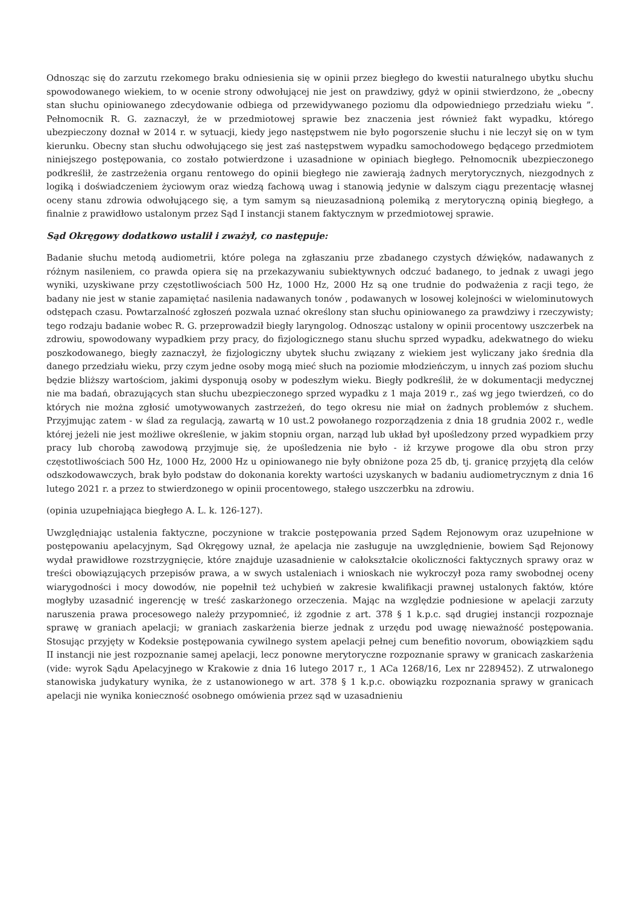Odnosząc się do zarzutu rzekomego braku odniesienia się w opinii przez biegłego do kwestii naturalnego ubytku słuchu spowodowanego wiekiem, to w ocenie strony odwołującej nie jest on prawdziwy, gdyż w opinii stwierdzono, że „obecny stan słuchu opiniowanego zdecydowanie odbiega od przewidywanego poziomu dla odpowiedniego przedziału wieku ”. Pełnomocnik R. G. zaznaczył, że w przedmiotowej sprawie bez znaczenia jest również fakt wypadku, którego ubezpieczony doznał w 2014 r. w sytuacji, kiedy jego następstwem nie było pogorszenie słuchu i nie leczył się on w tym kierunku. Obecny stan słuchu odwołującego się jest zaś następstwem wypadku samochodowego będącego przedmiotem niniejszego postępowania, co zostało potwierdzone i uzasadnione w opiniach biegłego. Pełnomocnik ubezpieczonego podkreślił, że zastrzeżenia organu rentowego do opinii biegłego nie zawierają żadnych merytorycznych, niezgodnych z logiką i doświadczeniem życiowym oraz wiedzą fachową uwag i stanowią jedynie w dalszym ciągu prezentację własnej oceny stanu zdrowia odwołującego się, a tym samym są nieuzasadnioną polemiką z merytoryczną opinią biegłego, a finalnie z prawidłowo ustalonym przez Sąd I instancji stanem faktycznym w przedmiotowej sprawie.
Sąd Okręgowy dodatkowo ustalił i zważył, co następuje:
Badanie słuchu metodą audiometrii, które polega na zgłaszaniu prze zbadanego czystych dźwięków, nadawanych z różnym nasileniem, co prawda opiera się na przekazywaniu subiektywnych odczuć badanego, to jednak z uwagi jego wyniki, uzyskiwane przy częstotliwościach 500 Hz, 1000 Hz, 2000 Hz są one trudnie do podważenia z racji tego, że badany nie jest w stanie zapamiętać nasilenia nadawanych tonów , podawanych w losowej kolejności w wielominutowych odstępach czasu. Powtarzalność zgłoszeń pozwala uznać określony stan słuchu opiniowanego za prawdziwy i rzeczywisty; tego rodzaju badanie wobec R. G. przeprowadził biegły laryngolog. Odnosząc ustalony w opinii procentowy uszczerbek na zdrowiu, spowodowany wypadkiem przy pracy, do fizjologicznego stanu słuchu sprzed wypadku, adekwatnego do wieku poszkodowanego, biegły zaznaczył, że fizjologiczny ubytek słuchu związany z wiekiem jest wyliczany jako średnia dla danego przedziału wieku, przy czym jedne osoby mogą mieć słuch na poziomie młodzieńczym, u innych zaś poziom słuchu będzie bliższy wartościom, jakimi dysponują osoby w podeszłym wieku. Biegły podkreślił, że w dokumentacji medycznej nie ma badań, obrazujących stan słuchu ubezpieczonego sprzed wypadku z 1 maja 2019 r., zaś wg jego twierdzeń, co do których nie można zgłosić umotywowanych zastrzeżeń, do tego okresu nie miał on żadnych problemów z słuchem. Przyjmując zatem - w ślad za regulacją, zawartą w 10 ust.2 powołanego rozporządzenia z dnia 18 grudnia 2002 r., wedle której jeżeli nie jest możliwe określenie, w jakim stopniu organ, narząd lub układ był upośledzony przed wypadkiem przy pracy lub chorobą zawodową przyjmuje się, że upośledzenia nie było - iż krzywe progowe dla obu stron przy częstotliwościach 500 Hz, 1000 Hz, 2000 Hz u opiniowanego nie były obniżone poza 25 db, tj. granicę przyjętą dla celów odszkodowawczych, brak było podstaw do dokonania korekty wartości uzyskanych w badaniu audiometrycznym z dnia 16 lutego 2021 r. a przez to stwierdzonego w opinii procentowego, stałego uszczerbku na zdrowiu.
(opinia uzupełniająca biegłego A. L. k. 126-127).
Uwzględniając ustalenia faktyczne, poczynione w trakcie postępowania przed Sądem Rejonowym oraz uzupełnione w postępowaniu apelacyjnym, Sąd Okręgowy uznał, że apelacja nie zasługuje na uwzględnienie, bowiem Sąd Rejonowy wydał prawidłowe rozstrzygnięcie, które znajduje uzasadnienie w całokształcie okoliczności faktycznych sprawy oraz w treści obowiązujących przepisów prawa, a w swych ustaleniach i wnioskach nie wykroczył poza ramy swobodnej oceny wiarygodności i mocy dowodów, nie popełnił też uchybień w zakresie kwalifikacji prawnej ustalonych faktów, które mogłyby uzasadnić ingerencję w treść zaskarżonego orzeczenia. Mając na względzie podniesione w apelacji zarzuty naruszenia prawa procesowego należy przypomnieć, iż zgodnie z art. 378 § 1 k.p.c. sąd drugiej instancji rozpoznaje sprawę w graniach apelacji; w graniach zaskarżenia bierze jednak z urzędu pod uwagę nieważność postępowania. Stosując przyjęty w Kodeksie postępowania cywilnego system apelacji pełnej cum benefitio novorum, obowiązkiem sądu II instancji nie jest rozpoznanie samej apelacji, lecz ponowne merytoryczne rozpoznanie sprawy w granicach zaskarżenia (vide: wyrok Sądu Apelacyjnego w Krakowie z dnia 16 lutego 2017 r., 1 ACa 1268/16, Lex nr 2289452). Z utrwalonego stanowiska judykatury wynika, że z ustanowionego w art. 378 § 1 k.p.c. obowiązku rozpoznania sprawy w granicach apelacji nie wynika konieczność osobnego omówienia przez sąd w uzasadnieniu